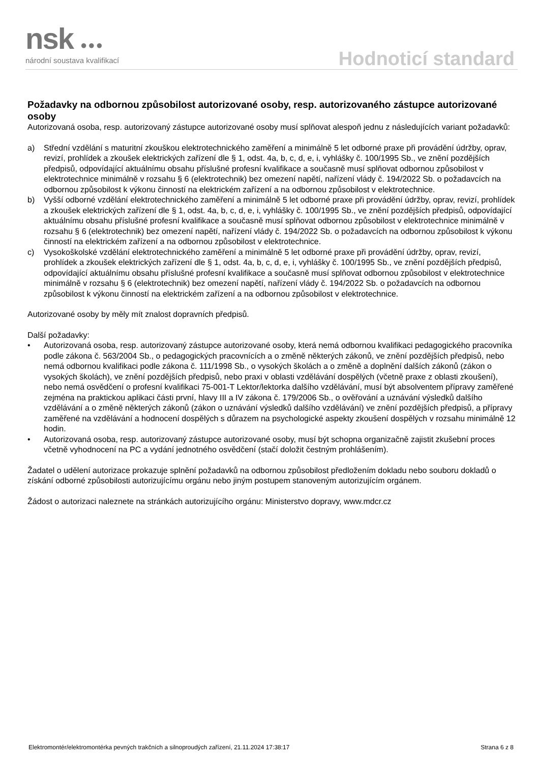nsk ●●●
národní soustava kvalifikací Hodnoticí standard
Požadavky na odbornou způsobilost autorizované osoby, resp. autorizovaného zástupce autorizované osoby
Autorizovaná osoba, resp. autorizovaný zástupce autorizované osoby musí splňovat alespoň jednu z následujících variant požadavků:
a) Střední vzdělání s maturitní zkouškou elektrotechnického zaměření a minimálně 5 let odborné praxe při provádění údržby, oprav, revizí, prohlídek a zkoušek elektrických zařízení dle § 1, odst. 4a, b, c, d, e, i, vyhlášky č. 100/1995 Sb., ve znění pozdějších předpisů, odpovídající aktuálnímu obsahu příslušné profesní kvalifikace a současně musí splňovat odbornou způsobilost v elektrotechnice minimálně v rozsahu § 6 (elektrotechnik) bez omezení napětí, nařízení vlády č. 194/2022 Sb. o požadavcích na odbornou způsobilost k výkonu činností na elektrickém zařízení a na odbornou způsobilost v elektrotechnice.
b) Vyšší odborné vzdělání elektrotechnického zaměření a minimálně 5 let odborné praxe při provádění údržby, oprav, revizí, prohlídek a zkoušek elektrických zařízení dle § 1, odst. 4a, b, c, d, e, i, vyhlášky č. 100/1995 Sb., ve znění pozdějších předpisů, odpovídající aktuálnímu obsahu příslušné profesní kvalifikace a současně musí splňovat odbornou způsobilost v elektrotechnice minimálně v rozsahu § 6 (elektrotechnik) bez omezení napětí, nařízení vlády č. 194/2022 Sb. o požadavcích na odbornou způsobilost k výkonu činností na elektrickém zařízení a na odbornou způsobilost v elektrotechnice.
c) Vysokoškolské vzdělání elektrotechnického zaměření a minimálně 5 let odborné praxe při provádění údržby, oprav, revizí, prohlídek a zkoušek elektrických zařízení dle § 1, odst. 4a, b, c, d, e, i, vyhlášky č. 100/1995 Sb., ve znění pozdějších předpisů, odpovídající aktuálnímu obsahu příslušné profesní kvalifikace a současně musí splňovat odbornou způsobilost v elektrotechnice minimálně v rozsahu § 6 (elektrotechnik) bez omezení napětí, nařízení vlády č. 194/2022 Sb. o požadavcích na odbornou způsobilost k výkonu činností na elektrickém zařízení a na odbornou způsobilost v elektrotechnice.
Autorizované osoby by měly mít znalost dopravních předpisů.
Další požadavky:
• Autorizovaná osoba, resp. autorizovaný zástupce autorizované osoby, která nemá odbornou kvalifikaci pedagogického pracovníka podle zákona č. 563/2004 Sb., o pedagogických pracovnících a o změně některých zákonů, ve znění pozdějších předpisů, nebo nemá odbornou kvalifikaci podle zákona č. 111/1998 Sb., o vysokých školách a o změně a doplnění dalších zákonů (zákon o vysokých školách), ve znění pozdějších předpisů, nebo praxi v oblasti vzdělávání dospělých (včetně praxe z oblasti zkoušení), nebo nemá osvědčení o profesní kvalifikaci 75-001-T Lektor/lektorka dalšího vzdělávání, musí být absolventem přípravy zaměřené zejména na praktickou aplikaci části první, hlavy III a IV zákona č. 179/2006 Sb., o ověřování a uznávání výsledků dalšího vzdělávání a o změně některých zákonů (zákon o uznávání výsledků dalšího vzdělávání) ve znění pozdějších předpisů, a přípravy zaměřené na vzdělávání a hodnocení dospělých s důrazem na psychologické aspekty zkoušení dospělých v rozsahu minimálně 12 hodin.
• Autorizovaná osoba, resp. autorizovaný zástupce autorizované osoby, musí být schopna organizačně zajistit zkušební proces včetně vyhodnocení na PC a vydání jednotného osvědčení (stačí doložit čestným prohlášením).
Žadatel o udělení autorizace prokazuje splnění požadavků na odbornou způsobilost předložením dokladu nebo souboru dokladů o získání odborné způsobilosti autorizujícímu orgánu nebo jiným postupem stanoveným autorizujícím orgánem.
Žádost o autorizaci naleznete na stránkách autorizujícího orgánu: Ministerstvo dopravy, www.mdcr.cz
Elektromontér/elektromontérka pevných trakčních a silnoproudých zařízení, 21.11.2024 17:38:17 Strana 6 z 8